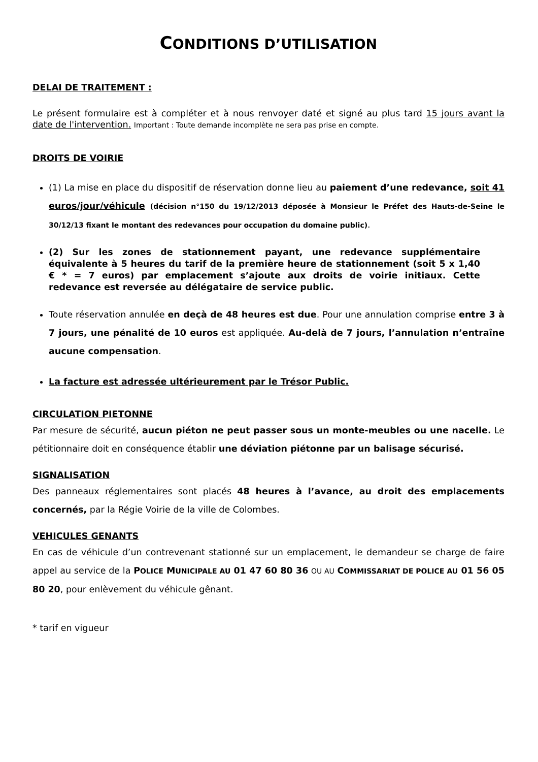CONDITIONS D’UTILISATION
DELAI DE TRAITEMENT :
Le présent formulaire est à compléter et à nous renvoyer daté et signé au plus tard 15 jours avant la date de l'intervention. Important : Toute demande incomplète ne sera pas prise en compte.
DROITS DE VOIRIE
(1) La mise en place du dispositif de réservation donne lieu au paiement d’une redevance, soit 41 euros/jour/véhicule (décision n°150 du 19/12/2013 déposée à Monsieur le Préfet des Hauts-de-Seine le 30/12/13 fixant le montant des redevances pour occupation du domaine public).
(2) Sur les zones de stationnement payant, une redevance supplémentaire équivalente à 5 heures du tarif de la première heure de stationnement (soit 5 x 1,40 € * = 7 euros) par emplacement s’ajoute aux droits de voirie initiaux. Cette redevance est reversée au délégataire de service public.
Toute réservation annulée en deçà de 48 heures est due. Pour une annulation comprise entre 3 à 7 jours, une pénalité de 10 euros est appliquée. Au-delà de 7 jours, l’annulation n’entraîne aucune compensation.
La facture est adressée ultérieurement par le Trésor Public.
CIRCULATION PIETONNE
Par mesure de sécurité, aucun piéton ne peut passer sous un monte-meubles ou une nacelle. Le pétitionnaire doit en conséquence établir une déviation piétonne par un balisage sécurisé.
SIGNALISATION
Des panneaux réglementaires sont placés 48 heures à l’avance, au droit des emplacements concernés, par la Régie Voirie de la ville de Colombes.
VEHICULES GENANTS
En cas de véhicule d’un contrevenant stationné sur un emplacement, le demandeur se charge de faire appel au service de la POLICE MUNICIPALE AU 01 47 60 80 36 OU AU COMMISSARIAT DE POLICE AU 01 56 05 80 20, pour enlèvement du véhicule gênant.
* tarif en vigueur